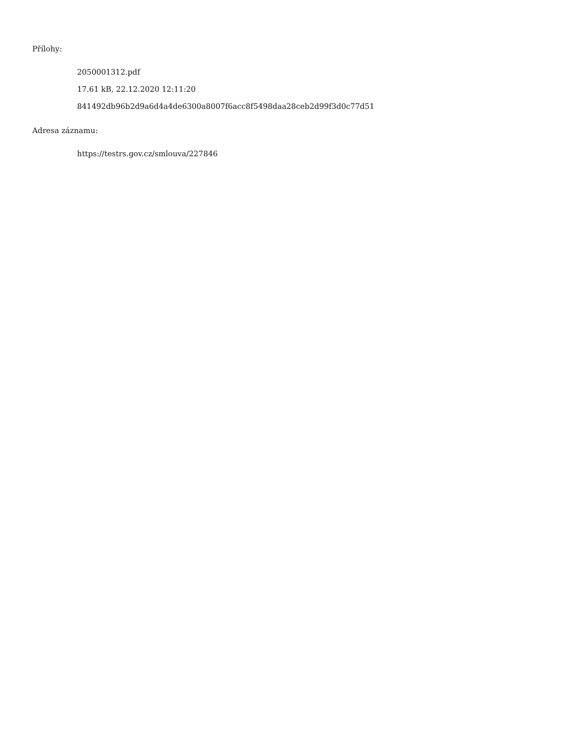Přílohy:
2050001312.pdf
17.61 kB, 22.12.2020 12:11:20
841492db96b2d9a6d4a4de6300a8007f6acc8f5498daa28ceb2d99f3d0c77d51
Adresa záznamu:
https://testrs.gov.cz/smlouva/227846